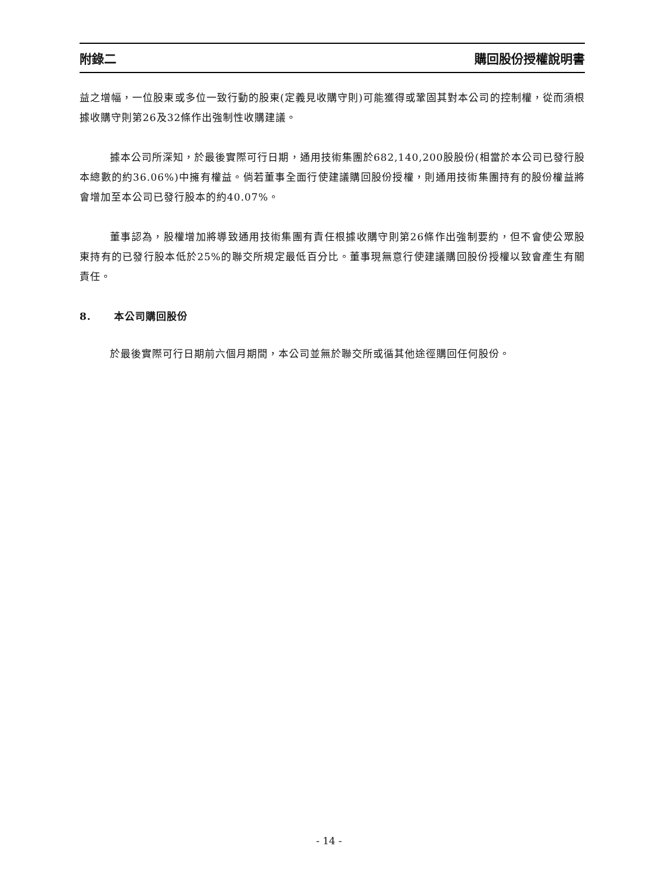附錄二 購回股份授權說明書
益之增幅，一位股東或多位一致行動的股東(定義見收購守則)可能獲得或鞏固其對本公司的控制權，從而須根據收購守則第26及32條作出強制性收購建議。
據本公司所深知，於最後實際可行日期，通用技術集團於682,140,200股股份(相當於本公司已發行股本總數的約36.06%)中擁有權益。倘若董事全面行使建議購回股份授權，則通用技術集團持有的股份權益將會增加至本公司已發行股本的約40.07%。
董事認為，股權增加將導致通用技術集團有責任根據收購守則第26條作出強制要約，但不會使公眾股東持有的已發行股本低於25%的聯交所規定最低百分比。董事現無意行使建議購回股份授權以致會產生有關責任。
8. 本公司購回股份
於最後實際可行日期前六個月期間，本公司並無於聯交所或循其他途徑購回任何股份。
- 14 -